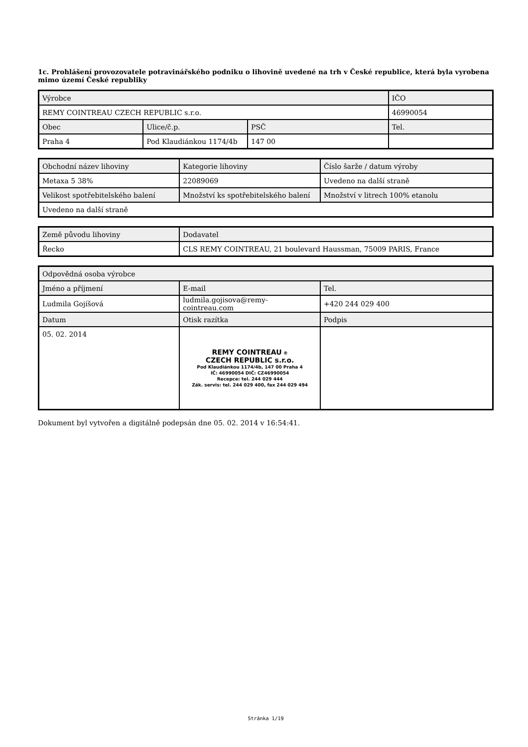1c. Prohlášení provozovatele potravinářského podniku o lihovině uvedené na trh v České republice, která byla vyrobena mimo území České republiky
| Výrobce | | | IČO |
| REMY COINTREAU CZECH REPUBLIC s.r.o. | | | 46990054 |
| Obec | Ulice/č.p. | PSČ | Tel. |
| Praha 4 | Pod Klaudiánkou 1174/4b | 147 00 | |
| Obchodní název lihoviny | Kategorie lihoviny | Číslo šarže / datum výroby |
| Metaxa 5 38% | 22089069 | Uvedeno na další straně |
| Velikost spotřebitelského balení | Množství ks spotřebitelského balení | Množství v litrech 100% etanolu |
| Uvedeno na další straně | | |
| Země původu lihoviny | Dodavatel |
| Řecko | CLS REMY COINTREAU, 21 boulevard Haussman, 75009 PARIS, France |
| Odpovědná osoba výrobce | | |
| Jméno a příjmení | E-mail | Tel. |
| Ludmila Gojíšová | ludmila.gojisova@remy-cointreau.com | +420 244 029 400 |
| Datum | Otisk razítka | Podpis |
| 05. 02. 2014 | REMY COINTREAU ® CZECH REPUBLIC s.r.o. Pod Klaudiánkou 1174/4b, 147 00 Praha 4 IČ: 46990054 DIČ: CZ46990054 Recepce: tel. 244 029 444 Zák. servis: tel. 244 029 400, fax 244 029 494 | |
Dokument byl vytvořen a digitálně podepsán dne 05. 02. 2014 v 16:54:41.
Stránka 1/19